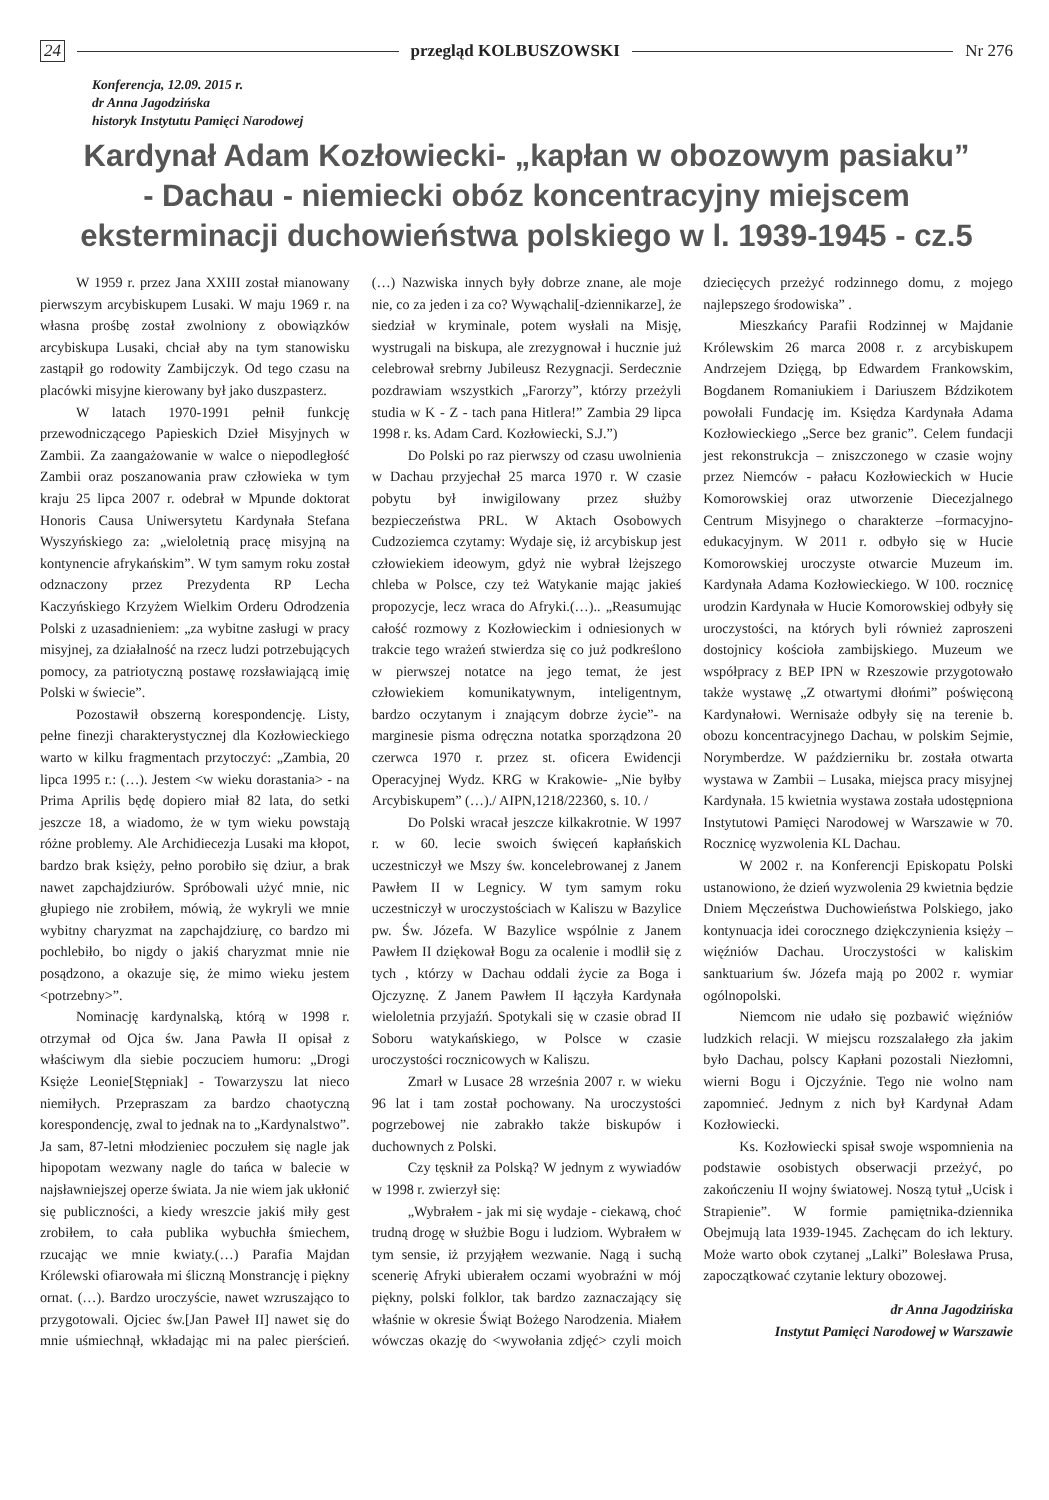24 przegląd KOLBUSZOWSKI Nr 276
Konferencja, 12.09. 2015 r.
dr Anna Jagodzińska
historyk Instytutu Pamięci Narodowej
Kardynał Adam Kozłowiecki- „kapłan w obozowym pasiaku”
- Dachau - niemiecki obóz koncentracyjny miejscem
eksterminacji duchowieństwa polskiego w l. 1939-1945 - cz.5
W 1959 r. przez Jana XXIII został mianowany pierwszym arcybiskupem Lusaki. W maju 1969 r. na własna prośbę został zwolniony z obowiązków arcybiskupa Lusaki, chciał aby na tym stanowisku zastąpił go rodowity Zambijczyk. Od tego czasu na placówki misyjne kierowany był jako duszpasterz.
W latach 1970-1991 pełnił funkcję przewodniczącego Papieskich Dzieł Misyjnych w Zambii. Za zaangażowanie w walce o niepodległość Zambii oraz poszanowania praw człowieka w tym kraju 25 lipca 2007 r. odebrał w Mpunde doktorat Honoris Causa Uniwersytetu Kardynała Stefana Wyszyńskiego za: „wieloletnią pracę misyjną na kontynencie afrykańskim”. W tym samym roku został odznaczony przez Prezydenta RP Lecha Kaczyńskiego Krzyżem Wielkim Orderu Odrodzenia Polski z uzasadnieniem: „za wybitne zasługi w pracy misyjnej, za działalność na rzecz ludzi potrzebujących pomocy, za patriotyczną postawę rozsławiającą imię Polski w świecie”.
Pozostawił obszerną korespondencję. Listy, pełne finezji charakterystycznej dla Kozłowieckiego warto w kilku fragmentach przytoczyć: „Zambia, 20 lipca 1995 r.: (…). Jestem <w wieku dorastania> - na Prima Aprilis będę dopiero miał 82 lata, do setki jeszcze 18, a wiadomo, że w tym wieku powstają różne problemy. Ale Archidiecezja Lusaki ma kłopot, bardzo brak księży, pełno porobiło się dziur, a brak nawet zapchajdziurów. Spróbowali użyć mnie, nic głupiego nie zrobiłem, mówią, że wykryli we mnie wybitny charyzmat na zapchajdziurę, co bardzo mi pochlebiło, bo nigdy o jakiś charyzmat mnie nie posądzono, a okazuje się, że mimo wieku jestem <potrzebny>”.
Nominację kardynalską, którą w 1998 r. otrzymał od Ojca św. Jana Pawła II opisał z właściwym dla siebie poczuciem humoru: „Drogi Księże Leonie[Stępniak] - Towarzyszu lat nieco niemiłych. Przepraszam za bardzo chaotyczną korespondencję, zwal to jednak na to „Kardynalstwo”. Ja sam, 87-letni młodzieniec poczułem się nagle jak hipopotam wezwany nagle do tańca w balecie w najsławniejszej operze świata. Ja nie wiem jak ukłonić się publiczności, a kiedy wreszcie jakiś miły gest zrobiłem, to cała publika wybuchła śmiechem, rzucając we mnie kwiaty.(…) Parafia Majdan Królewski ofiarowała mi śliczną Monstrancję i piękny ornat. (…). Bardzo uroczyście, nawet wzruszająco to przygotowali. Ojciec św.[Jan Paweł II] nawet się do mnie uśmiechnął, wkładając mi na palec pierścień.(…) Nazwiska innych były dobrze znane, ale moje nie, co za jeden i za co? Wywąchali[-dziennikarze], że siedział w kryminale, potem wysłali na Misję, wystrugali na biskupa, ale zrezygnował i hucznie już celebrował srebrny Jubileusz Rezygnacji. Serdecznie pozdrawiam wszystkich „Farorzy”, którzy przeżyli studia w K - Z - tach pana Hitlera!” Zambia 29 lipca 1998 r. ks. Adam Card. Kozłowiecki, S.J.”)
Do Polski po raz pierwszy od czasu uwolnienia w Dachau przyjechał 25 marca 1970 r. W czasie pobytu był inwigilowany przez służby bezpieczeństwa PRL. W Aktach Osobowych Cudzoziemca czytamy: Wydaje się, iż arcybiskup jest człowiekiem ideowym, gdyż nie wybrał lżejszego chleba w Polsce, czy też Watykanie mając jakieś propozycje, lecz wraca do Afryki.(…).. „Reasumując całość rozmowy z Kozłowieckim i odniesionych w trakcie tego wrażeń stwierdza się co już podkreślono w pierwszej notatce na jego temat, że jest człowiekiem komunikatywnym, inteligentnym, bardzo oczytanym i znającym dobrze życie”- na marginesie pisma odręczna notatka sporządzona 20 czerwca 1970 r. przez st. oficera Ewidencji Operacyjnej Wydz. KRG w Krakowie- „Nie byłby Arcybiskupem” (…)./ AIPN,1218/22360, s. 10. /
Do Polski wracał jeszcze kilkakrotnie. W 1997 r. w 60. lecie swoich święceń kapłańskich uczestniczył we Mszy św. koncelebrowanej z Janem Pawłem II w Legnicy. W tym samym roku uczestniczył w uroczystościach w Kaliszu w Bazylice pw. Św. Józefa. W Bazylice wspólnie z Janem Pawłem II dziękował Bogu za ocalenie i modlił się z tych , którzy w Dachau oddali życie za Boga i Ojczyznę. Z Janem Pawłem II łączyła Kardynała wieloletnia przyjaźń. Spotykali się w czasie obrad II Soboru watykańskiego, w Polsce w czasie uroczystości rocznicowych w Kaliszu.
Zmarł w Lusace 28 września 2007 r. w wieku 96 lat i tam został pochowany. Na uroczystości pogrzebowej nie zabrakło także biskupów i duchownych z Polski.
Czy tęsknił za Polską? W jednym z wywiadów w 1998 r. zwierzył się:
„Wybrałem - jak mi się wydaje - ciekawą, choć trudną drogę w służbie Bogu i ludziom. Wybrałem w tym sensie, iż przyjąłem wezwanie. Nagą i suchą scenerię Afryki ubierałem oczami wyobraźni w mój piękny, polski folklor, tak bardzo zaznaczający się właśnie w okresie Świąt Bożego Narodzenia. Miałem wówczas okazję do <wywołania zdjęć> czyli moich dziecięcych przeżyć rodzinnego domu, z mojego najlepszego środowiska” .
Mieszkańcy Parafii Rodzinnej w Majdanie Królewskim 26 marca 2008 r. z arcybiskupem Andrzejem Dzięgą, bp Edwardem Frankowskim, Bogdanem Romaniukiem i Dariuszem Bździkotem powołali Fundację im. Księdza Kardynała Adama Kozłowieckiego „Serce bez granic”. Celem fundacji jest rekonstrukcja – zniszczonego w czasie wojny przez Niemców - pałacu Kozłowieckich w Hucie Komorowskiej oraz utworzenie Diecezjalnego Centrum Misyjnego o charakterze –formacyjno-edukacyjnym. W 2011 r. odbyło się w Hucie Komorowskiej uroczyste otwarcie Muzeum im. Kardynała Adama Kozłowieckiego. W 100. rocznicę urodzin Kardynała w Hucie Komorowskiej odbyły się uroczystości, na których byli również zaproszeni dostojnicy kościoła zambijskiego. Muzeum we współpracy z BEP IPN w Rzeszowie przygotowało także wystawę „Z otwartymi dłońmi” poświęconą Kardynałowi. Wernisaże odbyły się na terenie b. obozu koncentracyjnego Dachau, w polskim Sejmie, Norymberdze. W październiku br. została otwarta wystawa w Zambii – Lusaka, miejsca pracy misyjnej Kardynała. 15 kwietnia wystawa została udostępniona Instytutowi Pamięci Narodowej w Warszawie w 70. Rocznicę wyzwolenia KL Dachau.
W 2002 r. na Konferencji Episkopatu Polski ustanowiono, że dzień wyzwolenia 29 kwietnia będzie Dniem Męczeństwa Duchowieństwa Polskiego, jako kontynuacja idei corocznego dziękczynienia księży – więźniów Dachau. Uroczystości w kaliskim sanktuarium św. Józefa mają po 2002 r. wymiar ogólnopolski.
Niemcom nie udało się pozbawić więźniów ludzkich relacji. W miejscu rozszalałego zła jakim było Dachau, polscy Kapłani pozostali Niezłomni, wierni Bogu i Ojczyźnie. Tego nie wolno nam zapomnieć. Jednym z nich był Kardynał Adam Kozłowiecki.
Ks. Kozłowiecki spisał swoje wspomnienia na podstawie osobistych obserwacji przeżyć, po zakończeniu II wojny światowej. Noszą tytuł „Ucisk i Strapienie”. W formie pamiętnika-dziennika Obejmują lata 1939-1945. Zachęcam do ich lektury. Może warto obok czytanej „Lalki” Bolesława Prusa, zapoczątkować czytanie lektury obozowej.
dr Anna Jagodzińska
Instytut Pamięci Narodowej w Warszawie